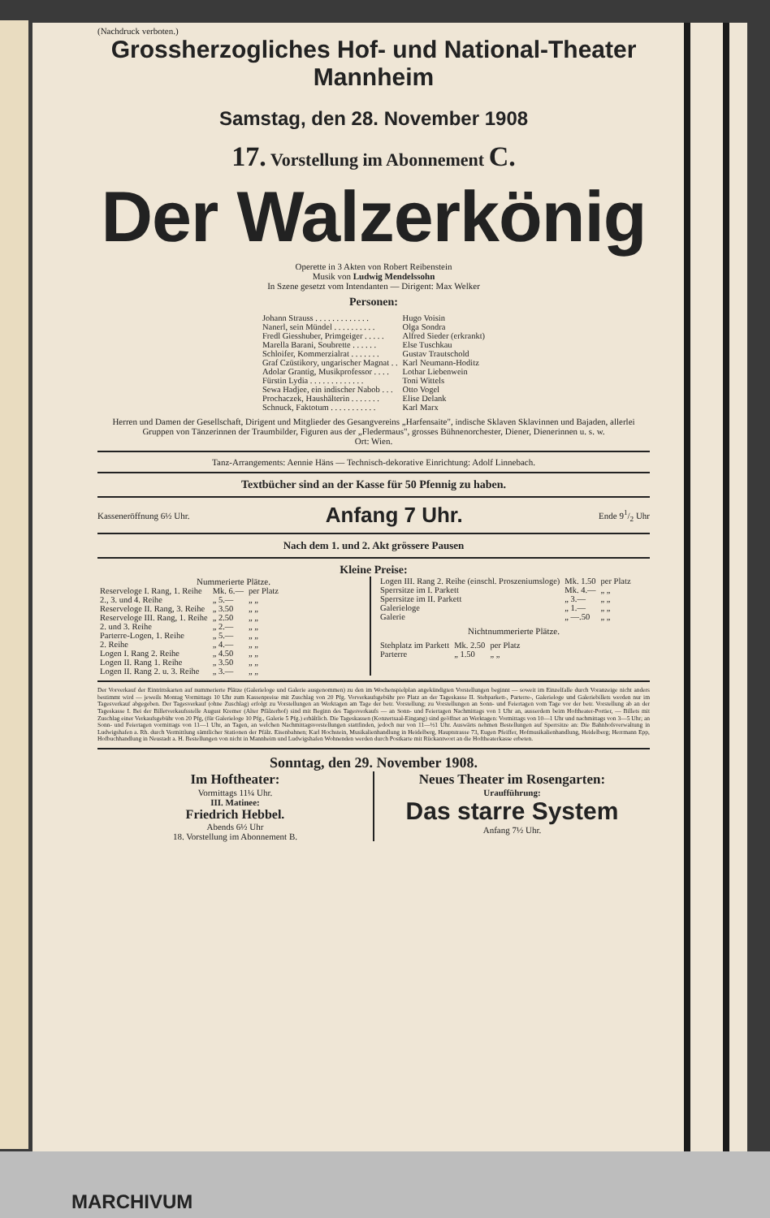(Nachdruck verboten.)
Grossherzogliches Hof- und National-Theater Mannheim
Samstag, den 28. November 1908
17. Vorstellung im Abonnement C.
Der Walzerkönig
Operette in 3 Akten von Robert Reibenstein
Musik von Ludwig Mendelssohn
In Szene gesetzt vom Intendanten — Dirigent: Max Welker
Personen:
| Johann Strauss . . . . . . . . . . . . . | Hugo Voisin |
| Nanerl, sein Mündel . . . . . . . . . . | Olga Sondra |
| Fredl Giesshuber, Primgeiger . . . . . | Alfred Sieder (erkrankt) |
| Marella Barani, Soubrette . . . . . . | Else Tuschkau |
| Schloifer, Kommerzialrat . . . . . . . | Gustav Trautschold |
| Graf Czüstikory, ungarischer Magnat . . | Karl Neumann-Hoditz |
| Adolar Grantig, Musikprofessor . . . . | Lothar Liebenwein |
| Fürstin Lydia . . . . . . . . . . . . . | Toni Wittels |
| Sewa Hadjee, ein indischer Nabob . . . | Otto Vogel |
| Prochaczek, Haushälterin . . . . . . . | Elise Delank |
| Schnuck, Faktotum . . . . . . . . . . . | Karl Marx |
Herren und Damen der Gesellschaft, Dirigent und Mitglieder des Gesangvereins „Harfensaite", indische Sklaven Sklavinnen und Bajaden, allerlei Gruppen von Tänzerinnen der Traumbilder, Figuren aus der „Fledermaus", grosses Bühnenorchester, Diener, Dienerinnen u. s. w.
Ort: Wien.
Tanz-Arrangements: Aennie Häns — Technisch-dekorative Einrichtung: Adolf Linnebach.
Textbücher sind an der Kasse für 50 Pfennig zu haben.
Kasseneröffnung 6½ Uhr. Anfang 7 Uhr. Ende 91/2 Uhr
Nach dem 1. und 2. Akt grössere Pausen
Kleine Preise:
Nummerierte Plätze.
| Reserveloge I. Rang, 1. Reihe | Mk. 6.— | per Platz |
| 2., 3. und 4. Reihe | „ 5.— | „ „ |
| Reserveloge II. Rang, 3. Reihe | „ 3.50 | „ „ |
| Reserveloge III. Rang, 1. Reihe | „ 2.50 | „ „ |
| 2. und 3. Reihe | „ 2.— | „ „ |
| Parterre-Logen, 1. Reihe | „ 5.— | „ „ |
| 2. Reihe | „ 4.— | „ „ |
| Logen I. Rang 2. Reihe | „ 4.50 | „ „ |
| Logen II. Rang 1. Reihe | „ 3.50 | „ „ |
| Logen II. Rang 2. u. 3. Reihe | „ 3.— | „ „ |
| Logen III. Rang 2. Reihe (einschl. Proszeniumsloge) | Mk. 1.50 | per Platz |
| Sperrsitze im I. Parkett | Mk. 4.— | „ „ |
| Sperrsitze im II. Parkett | „ 3.— | „ „ |
| Galerieloge | „ 1.— | „ „ |
| Galerie | „ —.50 | „ „ |
Nichtnummerierte Plätze.
| Stehplatz im Parkett | Mk. 2.50 | per Platz |
| Parterre | „ 1.50 | „ „ |
Der Vorverkauf der Eintrittskarten auf nummerierte Plätze (Galerieloge und Galerie ausgenommen) zu den im Wochenspielplan angekündigten Vorstellungen beginnt — soweit im Einzelfalle durch Voranzeige nicht anders bestimmt wird — jeweils Montag Vormittags 10 Uhr zum Kassenpreise mit Zuschlag von 20 Pfg. Vorverkaufsgebühr pro Platz an der Tageskasse II. Stehparkett-, Parterre-, Galerieloge und Galeriebillets werden nur im Tagesverkauf abgegeben. Der Tagesverkauf (ohne Zuschlag) erfolgt zu Vorstellungen an Werktagen am Tage der betr. Vorstellung; zu Vorstellungen an Sonn- und Feiertagen vom Tage vor der betr. Vorstellung ab an der Tageskasse I. Bei der Billetverkaufsstelle August Kremer (Alter Pfälzerhof) sind mit Beginn des Tagesverkaufs — an Sonn- und Feiertagen Nachmittags von 1 Uhr an, ausserdem beim Hoftheater-Portier, — Billets mit Zuschlag einer Verkaufsgebühr von 20 Pfg, (für Galerieloge 10 Pfg., Galerie 5 Pfg.) erhältlich. Die Tageskassen (Konzertsaal-Eingang) sind geöffnet an Werktagen: Vormittags von 10—1 Uhr und nachmittags von 3—5 Uhr; an Sonn- und Feiertagen vormittags von 11—1 Uhr, an Tagen, an welchen Nachmittagsvorstellungen stattfinden, jedoch nur von 11—½1 Uhr. Auswärts nehmen Bestellungen auf Sperrsitze an: Die Bahnhofsverwaltung in Ludwigshafen a. Rh. durch Vermittlung sämtlicher Stationen der Pfälz. Eisenbahnen; Karl Hochstein, Musikalienhandlung in Heidelberg, Hauptstrasse 73, Eugen Pfeiffer, Hofmusikalienhandlung, Heidelberg; Herrmann Epp, Hofbuchhandlung in Neustadt a. H. Bestellungen von nicht in Mannheim und Ludwigshafen Wohnenden werden durch Postkarte mit Rückantwort an die Hoftheaterkasse erbeten.
Sonntag, den 29. November 1908.
Im Hoftheater:
Vormittags 11¼ Uhr.
III. Matinee:
Friedrich Hebbel.
Abends 6½ Uhr
18. Vorstellung im Abonnement B.
Neues Theater im Rosengarten:
Uraufführung:
Das starre System
Anfang 7½ Uhr.
MARCHIVUM